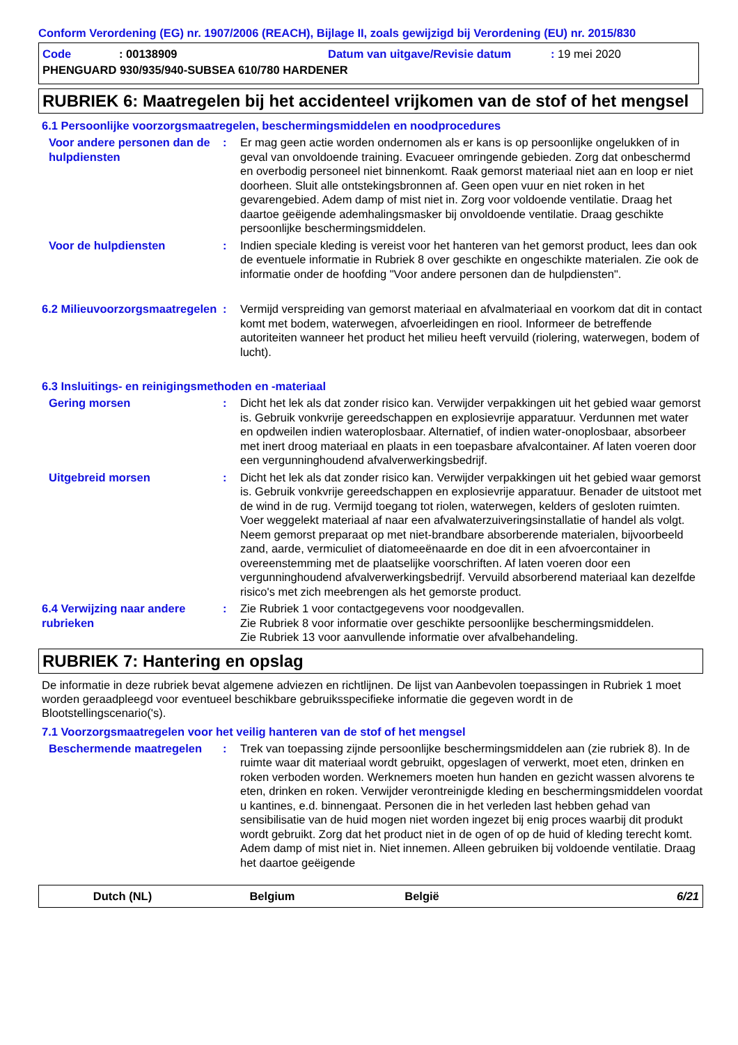Conform Verordening (EG) nr. 1907/2006 (REACH), Bijlage II, zoals gewijzigd bij Verordening (EU) nr. 2015/830
Code: 00138909 Datum van uitgave/Revisie datum: 19 mei 2020
PHENGUARD 930/935/940-SUBSEA 610/780 HARDENER
RUBRIEK 6: Maatregelen bij het accidenteel vrijkomen van de stof of het mengsel
6.1 Persoonlijke voorzorgsmaatregelen, beschermingsmiddelen en noodprocedures
Voor andere personen dan de hulpdiensten
: Er mag geen actie worden ondernomen als er kans is op persoonlijke ongelukken of in geval van onvoldoende training. Evacueer omringende gebieden. Zorg dat onbeschermd en overbodig personeel niet binnenkomt. Raak gemorst materiaal niet aan en loop er niet doorheen. Sluit alle ontstekingsbronnen af. Geen open vuur en niet roken in het gevarengebied. Adem damp of mist niet in. Zorg voor voldoende ventilatie. Draag het daartoe geëigende ademhalingsmasker bij onvoldoende ventilatie. Draag geschikte persoonlijke beschermingsmiddelen.
Voor de hulpdiensten : Indien speciale kleding is vereist voor het hanteren van het gemorst product, lees dan ook de eventuele informatie in Rubriek 8 over geschikte en ongeschikte materialen. Zie ook de informatie onder de hoofding "Voor andere personen dan de hulpdiensten".
6.2 Milieuvoorzorgsmaatregelen
: Vermijd verspreiding van gemorst materiaal en afvalmateriaal en voorkom dat dit in contact komt met bodem, waterwegen, afvoerleidingen en riool. Informeer de betreffende autoriteiten wanneer het product het milieu heeft vervuild (riolering, waterwegen, bodem of lucht).
6.3 Insluitings- en reinigingsmethoden en -materiaal
Gering morsen : Dicht het lek als dat zonder risico kan. Verwijder verpakkingen uit het gebied waar gemorst is. Gebruik vonkvrije gereedschappen en explosievrije apparatuur. Verdunnen met water en opdweilen indien wateroplosbaar. Alternatief, of indien water-onoplosbaar, absorbeer met inert droog materiaal en plaats in een toepasbare afvalcontainer. Af laten voeren door een vergunninghoudend afvalverwerkingsbedrijf.
Uitgebreid morsen : Dicht het lek als dat zonder risico kan. Verwijder verpakkingen uit het gebied waar gemorst is. Gebruik vonkvrije gereedschappen en explosievrije apparatuur. Benader de uitstoot met de wind in de rug. Vermijd toegang tot riolen, waterwegen, kelders of gesloten ruimten. Voer weggelekt materiaal af naar een afvalwaterzuiveringsinstallatie of handel als volgt. Neem gemorst preparaat op met niet-brandbare absorberende materialen, bijvoorbeeld zand, aarde, vermiculiet of diatomeeënaarde en doe dit in een afvoercontainer in overeenstemming met de plaatselijke voorschriften. Af laten voeren door een vergunninghoudend afvalverwerkingsbedrijf. Vervuild absorberend materiaal kan dezelfde risico's met zich meebrengen als het gemorste product.
6.4 Verwijzing naar andere rubrieken
: Zie Rubriek 1 voor contactgegevens voor noodgevallen.
Zie Rubriek 8 voor informatie over geschikte persoonlijke beschermingsmiddelen.
Zie Rubriek 13 voor aanvullende informatie over afvalbehandeling.
RUBRIEK 7: Hantering en opslag
De informatie in deze rubriek bevat algemene adviezen en richtlijnen. De lijst van Aanbevolen toepassingen in Rubriek 1 moet worden geraadpleegd voor eventueel beschikbare gebruiksspecifieke informatie die gegeven wordt in de Blootstellingscenario('s).
7.1 Voorzorgsmaatregelen voor het veilig hanteren van de stof of het mengsel
Beschermende maatregelen : Trek van toepassing zijnde persoonlijke beschermingsmiddelen aan (zie rubriek 8). In de ruimte waar dit materiaal wordt gebruikt, opgeslagen of verwerkt, moet eten, drinken en roken verboden worden. Werknemers moeten hun handen en gezicht wassen alvorens te eten, drinken en roken. Verwijder verontreinigde kleding en beschermingsmiddelen voordat u kantines, e.d. binnengaat. Personen die in het verleden last hebben gehad van sensibilisatie van de huid mogen niet worden ingezet bij enig proces waarbij dit produkt wordt gebruikt. Zorg dat het product niet in de ogen of op de huid of kleding terecht komt. Adem damp of mist niet in. Niet innemen. Alleen gebruiken bij voldoende ventilatie. Draag het daartoe geëigende
Dutch (NL) Belgium België 6/21